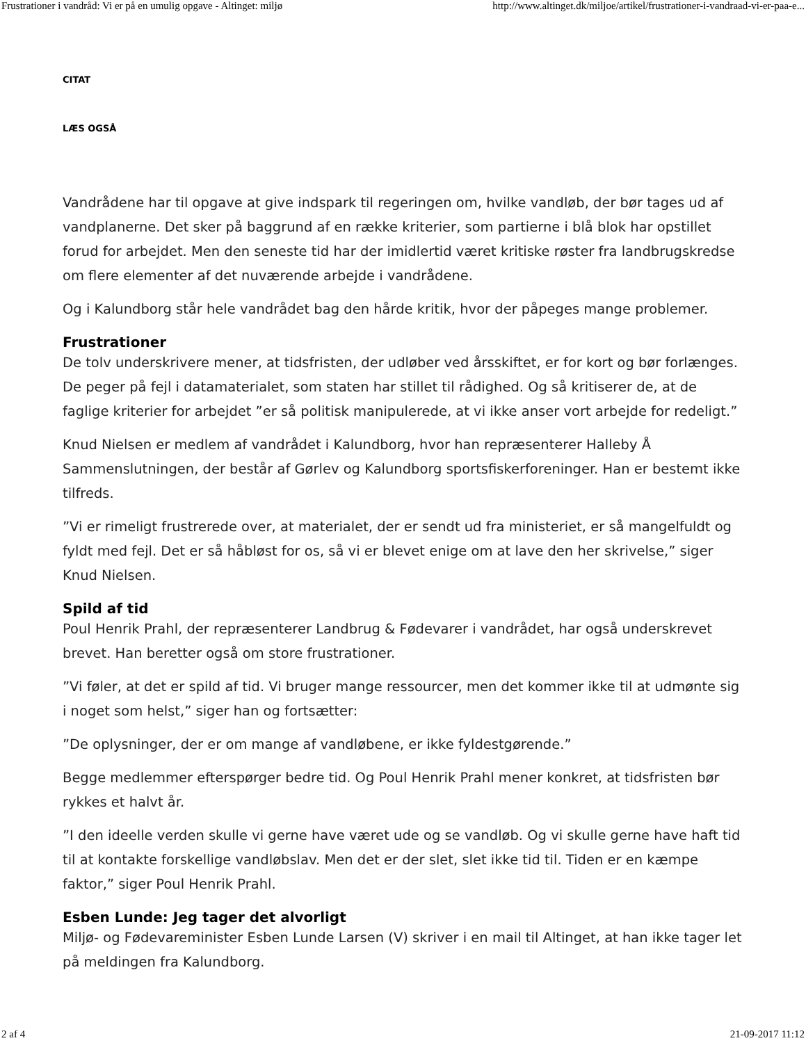Frustrationer i vandråd: Vi er på en umulig opgave - Altinget: miljø http://www.altinget.dk/miljoe/artikel/frustrationer-i-vandraad-vi-er-paa-e...
CITAT
LÆS OGSÅ
Vandrådene har til opgave at give indspark til regeringen om, hvilke vandløb, der bør tages ud af vandplanerne. Det sker på baggrund af en række kriterier, som partierne i blå blok har opstillet forud for arbejdet. Men den seneste tid har der imidlertid været kritiske røster fra landbrugskredse om flere elementer af det nuværende arbejde i vandrådene.
Og i Kalundborg står hele vandrådet bag den hårde kritik, hvor der påpeges mange problemer.
Frustrationer
De tolv underskrivere mener, at tidsfristen, der udløber ved årsskiftet, er for kort og bør forlænges. De peger på fejl i datamaterialet, som staten har stillet til rådighed. Og så kritiserer de, at de faglige kriterier for arbejdet ”er så politisk manipulerede, at vi ikke anser vort arbejde for redeligt.”
Knud Nielsen er medlem af vandrådet i Kalundborg, hvor han repræsenterer Halleby Å Sammenslutningen, der består af Gørlev og Kalundborg sportsfiskerforeninger. Han er bestemt ikke tilfreds.
”Vi er rimeligt frustrerede over, at materialet, der er sendt ud fra ministeriet, er så mangelfuldt og fyldt med fejl. Det er så håbløst for os, så vi er blevet enige om at lave den her skrivelse,” siger Knud Nielsen.
Spild af tid
Poul Henrik Prahl, der repræsenterer Landbrug & Fødevarer i vandrådet, har også underskrevet brevet. Han beretter også om store frustrationer.
”Vi føler, at det er spild af tid. Vi bruger mange ressourcer, men det kommer ikke til at udmønte sig i noget som helst,” siger han og fortsætter:
”De oplysninger, der er om mange af vandløbene, er ikke fyldestgørende.”
Begge medlemmer efterspørger bedre tid. Og Poul Henrik Prahl mener konkret, at tidsfristen bør rykkes et halvt år.
”I den ideelle verden skulle vi gerne have været ude og se vandløb. Og vi skulle gerne have haft tid til at kontakte forskellige vandløbslav. Men det er der slet, slet ikke tid til. Tiden er en kæmpe faktor,” siger Poul Henrik Prahl.
Esben Lunde: Jeg tager det alvorligt
Miljø- og Fødevareminister Esben Lunde Larsen (V) skriver i en mail til Altinget, at han ikke tager let på meldingen fra Kalundborg.
2 af 4 21-09-2017 11:12